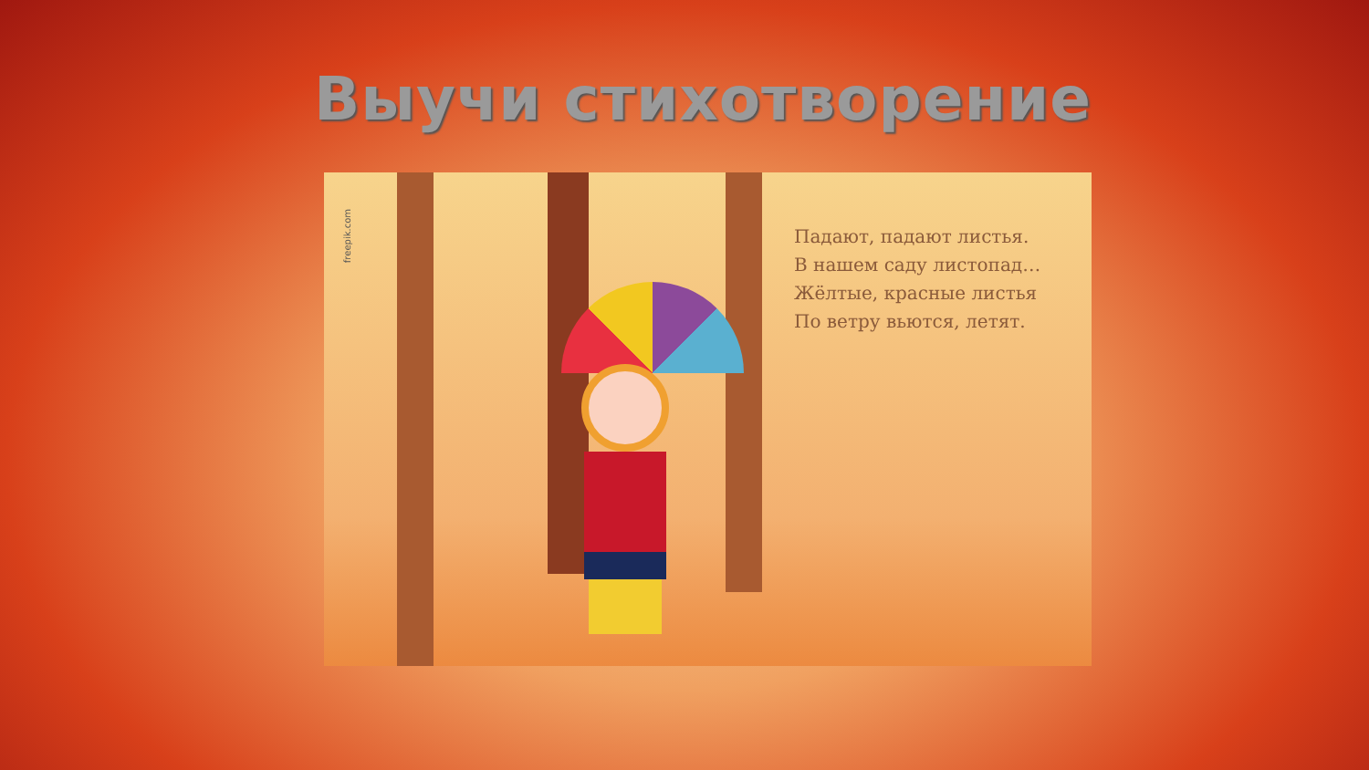Выучи стихотворение
freepik.com
Падают, падают листья.
В нашем саду листопад…
Жёлтые, красные листья
По ветру вьются, летят.